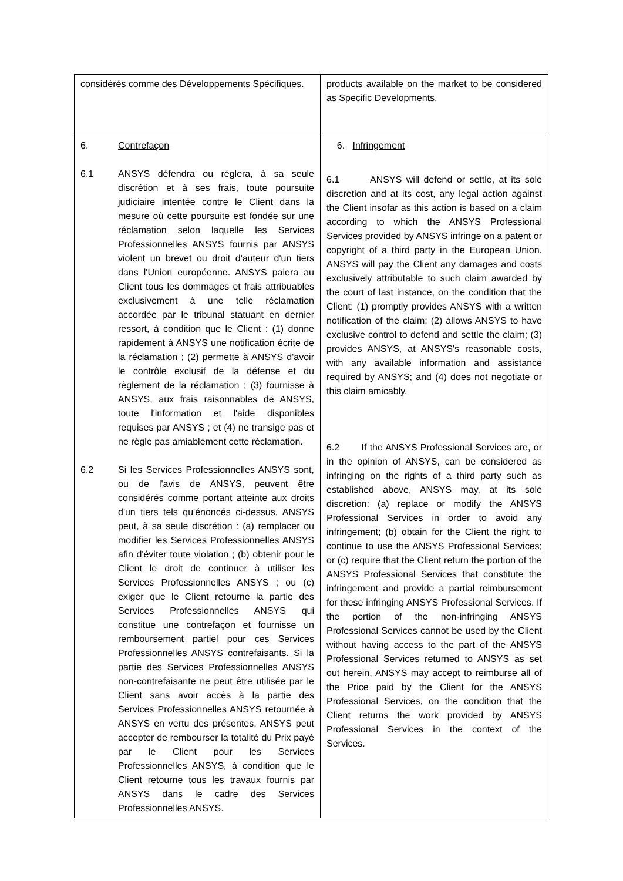| considérés comme des Développements Spécifiques. | products available on the market to be considered as Specific Developments. |
| 6. Contrefaçon 6.1 ANSYS défendra ou réglera, à sa seule discrétion et à ses frais, toute poursuite judiciaire intentée contre le Client dans la mesure où cette poursuite est fondée sur une réclamation selon laquelle les Services Professionnelles ANSYS fournis par ANSYS violent un brevet ou droit d'auteur d'un tiers dans l'Union européenne. ANSYS paiera au Client tous les dommages et frais attribuables exclusivement à une telle réclamation accordée par le tribunal statuant en dernier ressort, à condition que le Client : (1) donne rapidement à ANSYS une notification écrite de la réclamation ; (2) permette à ANSYS d'avoir le contrôle exclusif de la défense et du règlement de la réclamation ; (3) fournisse à ANSYS, aux frais raisonnables de ANSYS, toute l'information et l'aide disponibles requises par ANSYS ; et (4) ne transige pas et ne règle pas amiablement cette réclamation. 6.2 Si les Services Professionnelles ANSYS sont, ou de l'avis de ANSYS, peuvent être considérés comme portant atteinte aux droits d'un tiers tels qu'énoncés ci-dessus, ANSYS peut, à sa seule discrétion : (a) remplacer ou modifier les Services Professionnelles ANSYS afin d'éviter toute violation ; (b) obtenir pour le Client le droit de continuer à utiliser les Services Professionnelles ANSYS ; ou (c) exiger que le Client retourne la partie des Services Professionnelles ANSYS qui constitue une contrefaçon et fournisse un remboursement partiel pour ces Services Professionnelles ANSYS contrefaisants. Si la partie des Services Professionnelles ANSYS non-contrefaisante ne peut être utilisée par le Client sans avoir accès à la partie des Services Professionnelles ANSYS retournée à ANSYS en vertu des présentes, ANSYS peut accepter de rembourser la totalité du Prix payé par le Client pour les Services Professionnelles ANSYS, à condition que le Client retourne tous les travaux fournis par ANSYS dans le cadre des Services Professionnelles ANSYS. | 6. Infringement 6.1 ANSYS will defend or settle, at its sole discretion and at its cost, any legal action against the Client insofar as this action is based on a claim according to which the ANSYS Professional Services provided by ANSYS infringe on a patent or copyright of a third party in the European Union. ANSYS will pay the Client any damages and costs exclusively attributable to such claim awarded by the court of last instance, on the condition that the Client: (1) promptly provides ANSYS with a written notification of the claim; (2) allows ANSYS to have exclusive control to defend and settle the claim; (3) provides ANSYS, at ANSYS's reasonable costs, with any available information and assistance required by ANSYS; and (4) does not negotiate or this claim amicably. 6.2 If the ANSYS Professional Services are, or in the opinion of ANSYS, can be considered as infringing on the rights of a third party such as established above, ANSYS may, at its sole discretion: (a) replace or modify the ANSYS Professional Services in order to avoid any infringement; (b) obtain for the Client the right to continue to use the ANSYS Professional Services; or (c) require that the Client return the portion of the ANSYS Professional Services that constitute the infringement and provide a partial reimbursement for these infringing ANSYS Professional Services. If the portion of the non-infringing ANSYS Professional Services cannot be used by the Client without having access to the part of the ANSYS Professional Services returned to ANSYS as set out herein, ANSYS may accept to reimburse all of the Price paid by the Client for the ANSYS Professional Services, on the condition that the Client returns the work provided by ANSYS Professional Services in the context of the Services. |